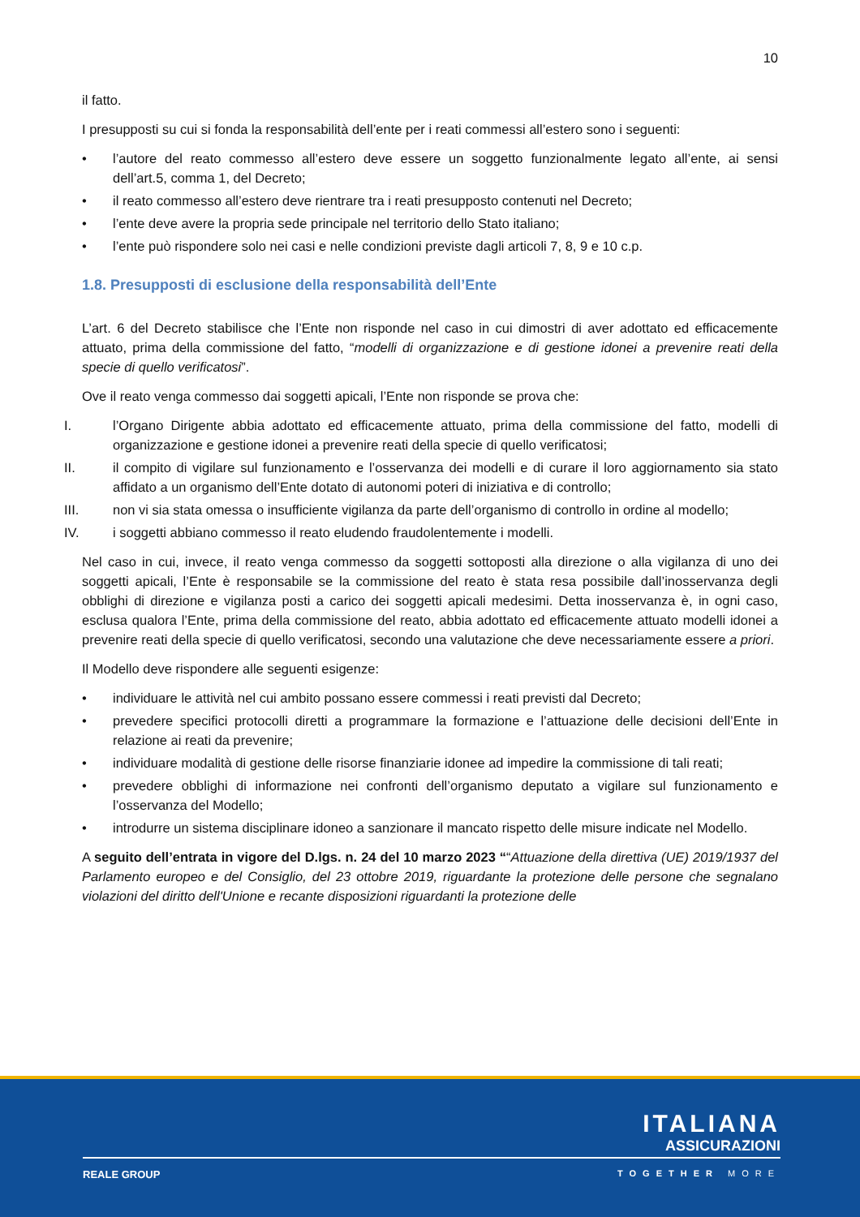10
il fatto.
I presupposti su cui si fonda la responsabilità dell’ente per i reati commessi all’estero sono i seguenti:
• l’autore del reato commesso all’estero deve essere un soggetto funzionalmente legato all’ente, ai sensi dell’art.5, comma 1, del Decreto;
• il reato commesso all’estero deve rientrare tra i reati presupposto contenuti nel Decreto;
• l’ente deve avere la propria sede principale nel territorio dello Stato italiano;
• l’ente può rispondere solo nei casi e nelle condizioni previste dagli articoli 7, 8, 9 e 10 c.p.
1.8. Presupposti di esclusione della responsabilità dell’Ente
L’art. 6 del Decreto stabilisce che l’Ente non risponde nel caso in cui dimostri di aver adottato ed efficacemente attuato, prima della commissione del fatto, “modelli di organizzazione e di gestione idonei a prevenire reati della specie di quello verificatosi”.
Ove il reato venga commesso dai soggetti apicali, l’Ente non risponde se prova che:
I. l’Organo Dirigente abbia adottato ed efficacemente attuato, prima della commissione del fatto, modelli di organizzazione e gestione idonei a prevenire reati della specie di quello verificatosi;
II. il compito di vigilare sul funzionamento e l’osservanza dei modelli e di curare il loro aggiornamento sia stato affidato a un organismo dell’Ente dotato di autonomi poteri di iniziativa e di controllo;
III. non vi sia stata omessa o insufficiente vigilanza da parte dell’organismo di controllo in ordine al modello;
IV. i soggetti abbiano commesso il reato eludendo fraudolentemente i modelli.
Nel caso in cui, invece, il reato venga commesso da soggetti sottoposti alla direzione o alla vigilanza di uno dei soggetti apicali, l’Ente è responsabile se la commissione del reato è stata resa possibile dall’inosservanza degli obblighi di direzione e vigilanza posti a carico dei soggetti apicali medesimi. Detta inosservanza è, in ogni caso, esclusa qualora l’Ente, prima della commissione del reato, abbia adottato ed efficacemente attuato modelli idonei a prevenire reati della specie di quello verificatosi, secondo una valutazione che deve necessariamente essere a priori.
Il Modello deve rispondere alle seguenti esigenze:
• individuare le attività nel cui ambito possano essere commessi i reati previsti dal Decreto;
• prevedere specifici protocolli diretti a programmare la formazione e l’attuazione delle decisioni dell’Ente in relazione ai reati da prevenire;
• individuare modalità di gestione delle risorse finanziarie idonee ad impedire la commissione di tali reati;
• prevedere obblighi di informazione nei confronti dell’organismo deputato a vigilare sul funzionamento e l’osservanza del Modello;
• introdurre un sistema disciplinare idoneo a sanzionare il mancato rispetto delle misure indicate nel Modello.
A seguito dell’entrata in vigore del D.lgs. n. 24 del 10 marzo 2023 ““Attuazione della direttiva (UE) 2019/1937 del Parlamento europeo e del Consiglio, del 23 ottobre 2019, riguardante la protezione delle persone che segnalano violazioni del diritto dell'Unione e recante disposizioni riguardanti la protezione delle
ITALIANA
ASSICURAZIONI
REALE GROUP TOGETHER MORE